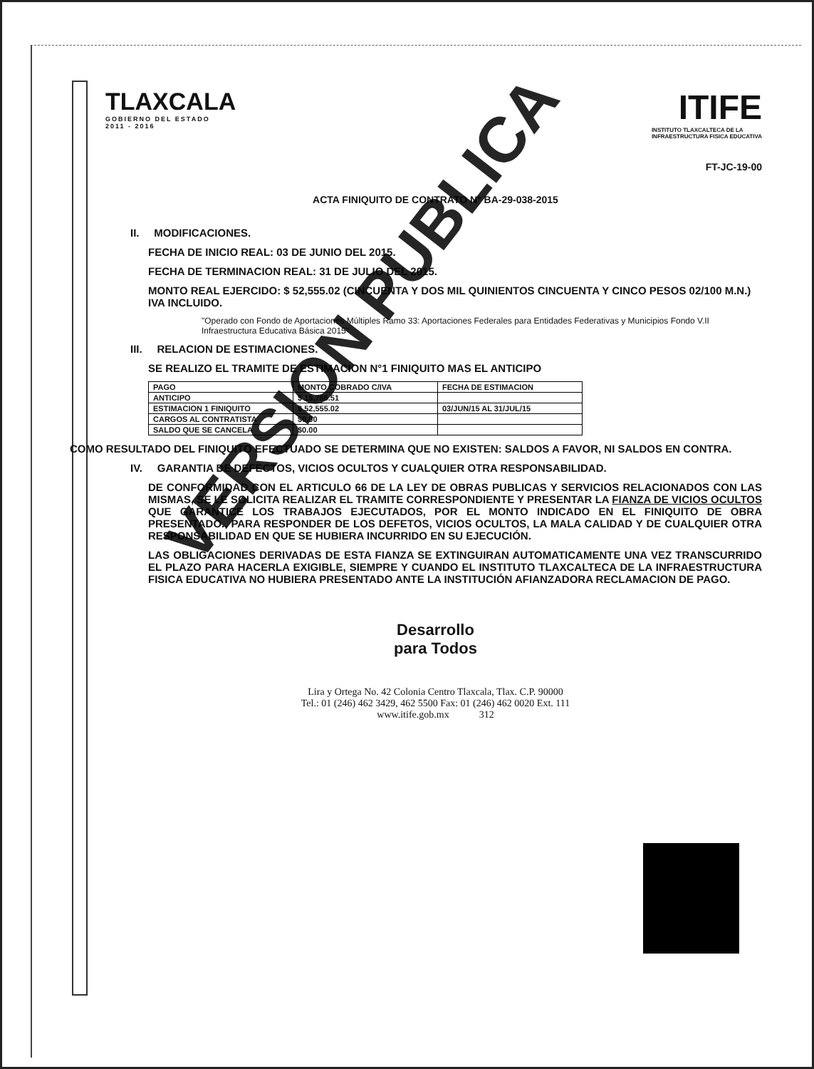TLAXCALA
GOBIERNO DEL ESTADO
2011 - 2016
ITIFE
INSTITUTO TLAXCALTECA DE LA
INFRAESTRUCTURA FISICA EDUCATIVA
FT-JC-19-00
ACTA FINIQUITO DE CONTRATO N° BA-29-038-2015
II. MODIFICACIONES.
FECHA DE INICIO REAL: 03 DE JUNIO DEL 2015.
FECHA DE TERMINACION REAL: 31 DE JULIO DEL 2015.
MONTO REAL EJERCIDO: $ 52,555.02 (CINCUENTA Y DOS MIL QUINIENTOS CINCUENTA Y CINCO PESOS 02/100 M.N.) IVA INCLUIDO.
"Operado con Fondo de Aportaciones Múltiples Ramo 33: Aportaciones Federales para Entidades Federativas y Municipios Fondo V.II Infraestructura Educativa Básica 2015"
III. RELACION DE ESTIMACIONES.
SE REALIZO EL TRAMITE DE ESTIMACION N°1 FINIQUITO MAS EL ANTICIPO
| PAGO | MONTO COBRADO C/IVA | FECHA DE ESTIMACION |
| --- | --- | --- |
| ANTICIPO | $ 15,766.51 | |
| ESTIMACION 1 FINIQUITO | $ 52,555.02 | 03/JUN/15 AL 31/JUL/15 |
| CARGOS AL CONTRATISTA | $0.00 | |
| SALDO QUE SE CANCELA | $0.00 | |
COMO RESULTADO DEL FINIQUITO EFECTUADO SE DETERMINA QUE NO EXISTEN: SALDOS A FAVOR, NI SALDOS EN CONTRA.
IV. GARANTIA DE DEFECTOS, VICIOS OCULTOS Y CUALQUIER OTRA RESPONSABILIDAD.
DE CONFORMIDAD CON EL ARTICULO 66 DE LA LEY DE OBRAS PUBLICAS Y SERVICIOS RELACIONADOS CON LAS MISMAS, SE LE SOLICITA REALIZAR EL TRAMITE CORRESPONDIENTE Y PRESENTAR LA FIANZA DE VICIOS OCULTOS QUE GARANTICE LOS TRABAJOS EJECUTADOS, POR EL MONTO INDICADO EN EL FINIQUITO DE OBRA PRESENTADO., PARA RESPONDER DE LOS DEFETOS, VICIOS OCULTOS, LA MALA CALIDAD Y DE CUALQUIER OTRA RESPONSABILIDAD EN QUE SE HUBIERA INCURRIDO EN SU EJECUCIÓN.
LAS OBLIGACIONES DERIVADAS DE ESTA FIANZA SE EXTINGUIRAN AUTOMATICAMENTE UNA VEZ TRANSCURRIDO EL PLAZO PARA HACERLA EXIGIBLE, SIEMPRE Y CUANDO EL INSTITUTO TLAXCALTECA DE LA INFRAESTRUCTURA FISICA EDUCATIVA NO HUBIERA PRESENTADO ANTE LA INSTITUCIÓN AFIANZADORA RECLAMACION DE PAGO.
Desarrollo
para Todos
Lira y Ortega No. 42 Colonia Centro Tlaxcala, Tlax. C.P. 90000
Tel.: 01 (246) 462 3429, 462 5500 Fax: 01 (246) 462 0020 Ext. 111
www.itife.gob.mx 312
VERSION PUBLICA